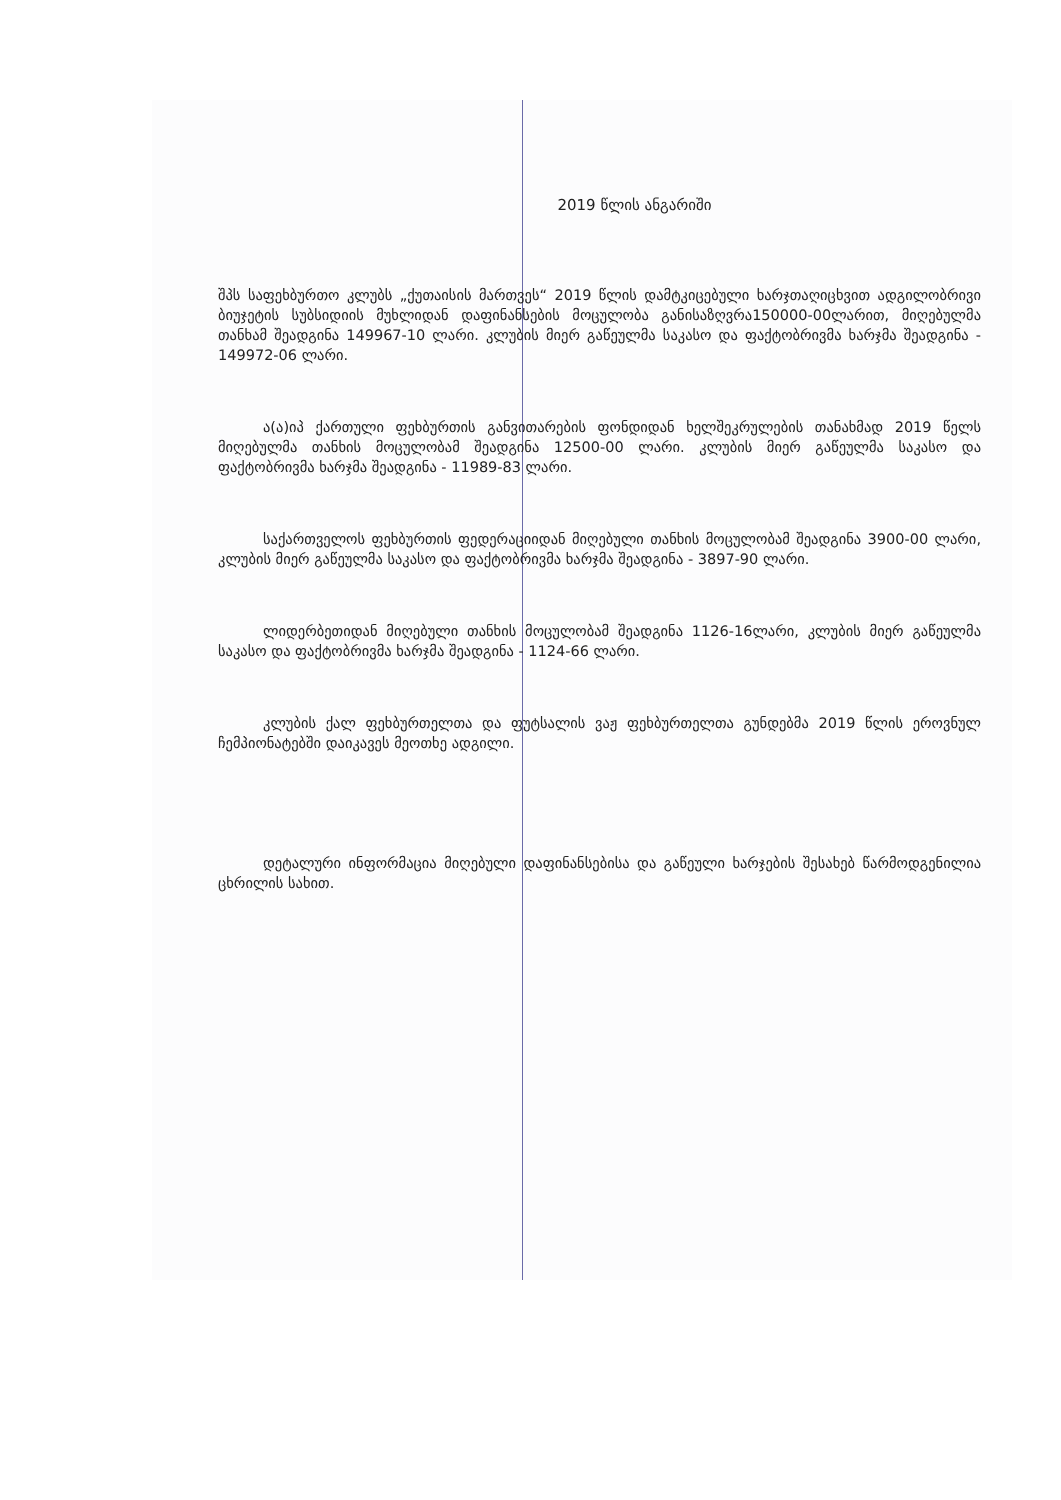2019 წლის ანგარიში
შპს საფეხბურთო კლუბს „ქუთაისის მართვეს“ 2019 წლის დამტკიცებული ხარჯთაღიცხვით ადგილობრივი ბიუჯეტის სუბსიდიის მუხლიდან დაფინანსების მოცულობა განისაზღვრა150000-00ლარით, მიღებულმა თანხამ შეადგინა 149967-10 ლარი. კლუბის მიერ გაწეულმა საკასო და ფაქტობრივმა ხარჯმა შეადგინა - 149972-06 ლარი.
ა(ა)იპ ქართული ფეხბურთის განვითარების ფონდიდან ხელშეკრულების თანახმად 2019 წელს მიღებულმა თანხის მოცულობამ შეადგინა 12500-00 ლარი. კლუბის მიერ გაწეულმა საკასო და ფაქტობრივმა ხარჯმა შეადგინა - 11989-83 ლარი.
საქართველოს ფეხბურთის ფედერაციიდან მიღებული თანხის მოცულობამ შეადგინა 3900-00 ლარი, კლუბის მიერ გაწეულმა საკასო და ფაქტობრივმა ხარჯმა შეადგინა - 3897-90 ლარი.
ლიდერბეთიდან მიღებული თანხის მოცულობამ შეადგინა 1126-16ლარი, კლუბის მიერ გაწეულმა საკასო და ფაქტობრივმა ხარჯმა შეადგინა - 1124-66 ლარი.
კლუბის ქალ ფეხბურთელთა და ფუტსალის ვაჟ ფეხბურთელთა გუნდებმა 2019 წლის ეროვნულ ჩემპიონატებში დაიკავეს მეოთხე ადგილი.
დეტალური ინფორმაცია მიღებული დაფინანსებისა და გაწეული ხარჯების შესახებ წარმოდგენილია ცხრილის სახით.